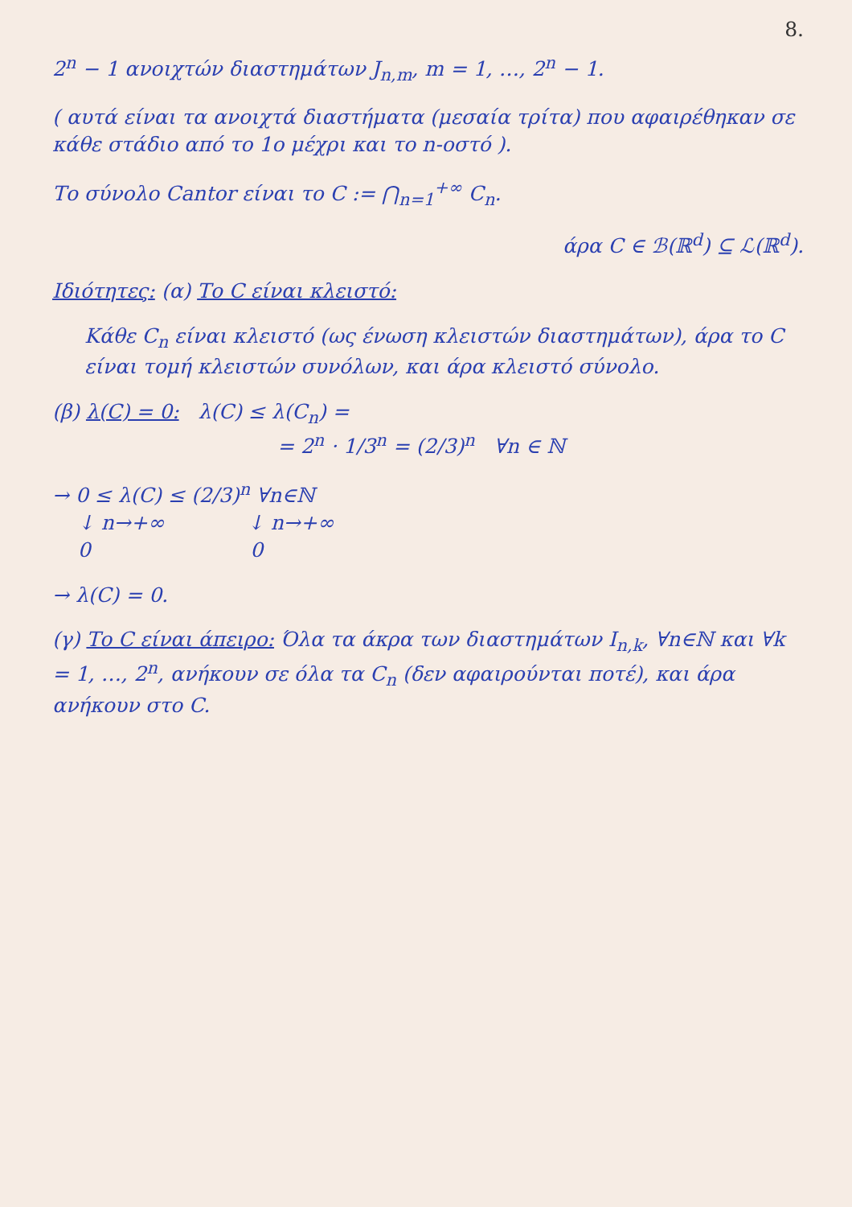8.
2<sup>n</sup> − 1 ανοιχτών διαστημάτων J<sub>n,m</sub>, m = 1, …, 2<sup>n</sup> − 1.
( αυτά είναι τα ανοιχτά διαστήματα (μεσαία τρίτα) που αφαιρέθηκαν σε κάθε στάδιο από το 1ο μέχρι και το n-οστό ).
Το σύνολο Cantor είναι το C := ⋂<sub>n=1</sub><sup>+∞</sup> C<sub>n</sub>.
άρα C ∈ ℬ(ℝ<sup>d</sup>) ⊆ ℒ(ℝ<sup>d</sup>).
Ιδιότητες: (α) Το C είναι κλειστό:
Κάθε C<sub>n</sub> είναι κλειστό (ως ένωση κλειστών διαστημάτων), άρα το C είναι τομή κλειστών συνόλων, και άρα κλειστό σύνολο.
(β) λ(C) = 0: λ(C) ≤ λ(C<sub>n</sub>) =
= 2<sup>n</sup> · 1/3<sup>n</sup> = (2/3)<sup>n</sup> ∀n ∈ ℕ
→ 0 ≤ λ(C) ≤ (2/3)<sup>n</sup> ∀n∈ℕ
↓ n→+∞ ↓ n→+∞
0 0
→ λ(C) = 0.
(γ) Το C είναι άπειρο: Όλα τα άκρα των διαστημάτων I<sub>n,k</sub>, ∀n∈ℕ και ∀k = 1, …, 2<sup>n</sup>, ανήκουν σε όλα τα C<sub>n</sub> (δεν αφαιρούνται ποτέ), και άρα ανήκουν στο C.